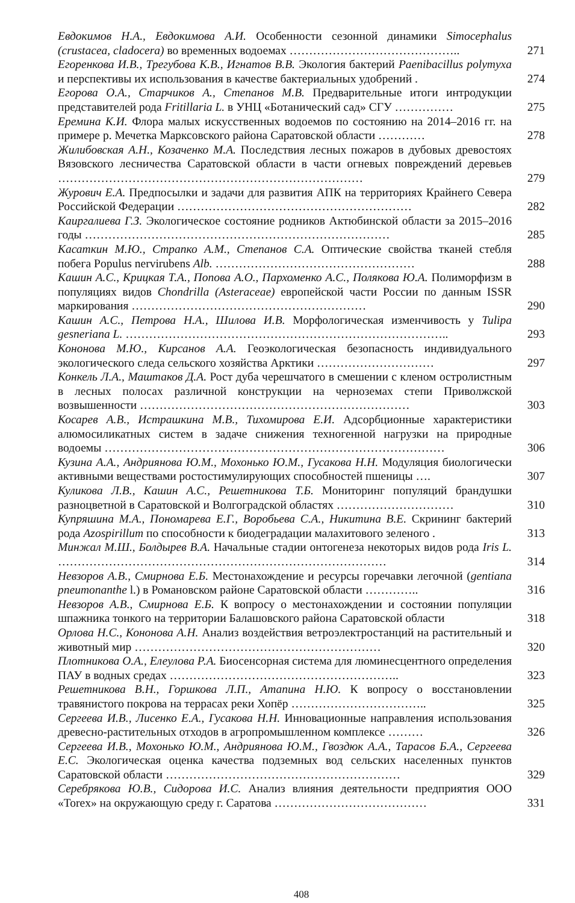Евдокимов Н.А., Евдокимова А.И. Особенности сезонной динамики Simocephalus (crustacea, cladocera) во временных водоемах ……………………………………..
271
Егоренкова И.В., Трегубова К.В., Игнатов В.В. Экология бактерий Paenibacillus polymyxa и перспективы их использования в качестве бактериальных удобрений .
274
Егорова О.А., Старчиков А., Степанов М.В. Предварительные итоги интродукции представителей рода Fritillaria L. в УНЦ «Ботанический сад» СГУ ……………
275
Еремина К.И. Флора малых искусственных водоемов по состоянию на 2014–2016 гг. на примере р. Мечетка Марксовского района Саратовской области …………
278
Жилибовская А.Н., Козаченко М.А. Последствия лесных пожаров в дубовых древостоях Вязовского лесничества Саратовской области в части огневых повреждений деревьев ……………………………………………………………………
279
Журович Е.А. Предпосылки и задачи для развития АПК на территориях Крайнего Севера Российской Федерации ……………………………………………………
282
Каиргалиева Г.З. Экологическое состояние родников Актюбинской области за 2015–2016 годы ……………………………………………………………………
285
Касаткин М.Ю., Страпко А.М., Степанов С.А. Оптические свойства тканей стебля побега Populus nervirubens Alb. ……………………………………………
288
Кашин А.С., Крицкая Т.А., Попова А.О., Пархоменко А.С., Полякова Ю.А. Полиморфизм в популяциях видов Chondrilla (Asteraceae) европейской части России по данным ISSR маркирования ……………………………………………………
290
Кашин А.С., Петрова Н.А., Шилова И.В. Морфологическая изменчивость у Tulipa gesneriana L. ………………………………………………………………………..
293
Кононова М.Ю., Кирсанов А.А. Геоэкологическая безопасность индивидуального экологического следа сельского хозяйства Арктики …………………………
297
Конкель Л.А., Маштаков Д.А. Рост дуба черешчатого в смешении с кленом остролистным в лесных полосах различной конструкции на черноземах степи Приволжской возвышенности ……………………………………………………………
303
Косарев А.В., Истрашкина М.В., Тихомирова Е.И. Адсорбционные характеристики алюмосиликатных систем в задаче снижения техногенной нагрузки на природные водоемы ……………………………………………………………………………
306
Кузина А.А., Андриянова Ю.М., Мохонько Ю.М., Гусакова Н.Н. Модуляция биологически активными веществами ростостимулирующих способностей пшеницы ….
307
Куликова Л.В., Кашин А.С., Решетникова Т.Б. Мониторинг популяций брандушки разноцветной в Саратовской и Волгоградской областях …………………………
310
Купряшина М.А., Пономарева Е.Г., Воробьева С.А., Никитина В.Е. Скрининг бактерий рода Azospirillum по способности к биодеградации малахитового зеленого .
313
Минжал М.Ш., Болдырев В.А. Начальные стадии онтогенеза некоторых видов рода Iris L. …………………………………………………………………………
314
Невзоров А.В., Смирнова Е.Б. Местонахождение и ресурсы горечавки легочной (gentiana pneumonanthe l.) в Романовском районе Саратовской области …………..
316
Невзоров А.В., Смирнова Е.Б. К вопросу о местонахождении и состоянии популяции шпажника тонкого на территории Балашовского района Саратовской области
318
Орлова Н.С., Кононова А.Н. Анализ воздействия ветроэлектростанций на растительный и животный мир ………………………………………………………
320
Плотникова О.А., Елеулова Р.А. Биосенсорная система для люминесцентного определения ПАУ в водных средах …………………………………………………..
323
Решетникова В.Н., Горшкова Л.П., Атапина Н.Ю. К вопросу о восстановлении травянистого покрова на террасах реки Хопёр ……………………………..
325
Сергеева И.В., Лисенко Е.А., Гусакова Н.Н. Инновационные направления использования древесно-растительных отходов в агропромышленном комплексе ………
326
Сергеева И.В., Мохонько Ю.М., Андриянова Ю.М., Гвоздюк А.А., Тарасов Б.А., Сергеева Е.С. Экологическая оценка качества подземных вод сельских населенных пунктов Саратовской области ……………………………………………………
329
Серебрякова Ю.В., Сидорова И.С. Анализ влияния деятельности предприятия ООО «Torex» на окружающую среду г. Саратова …………………………………
331
408